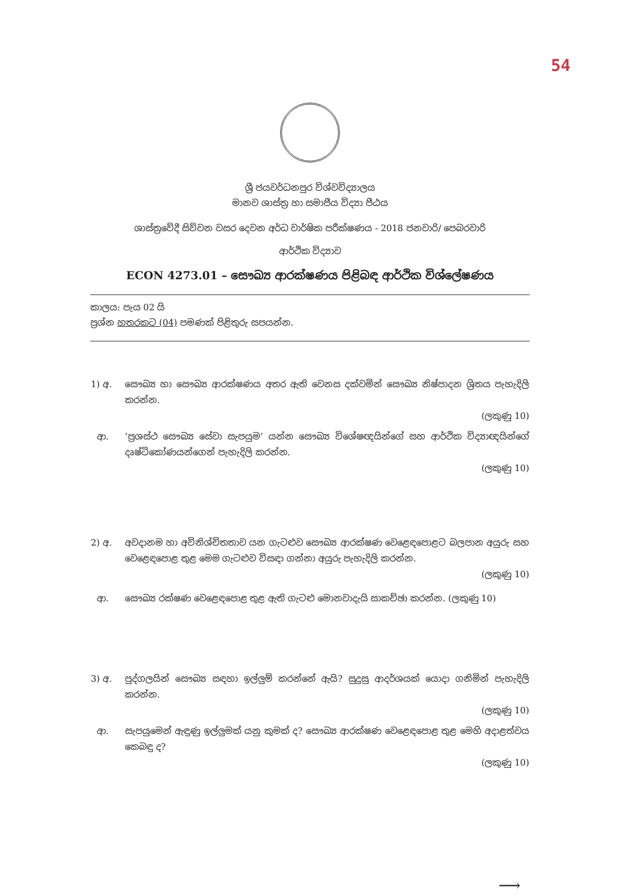54
ශ්‍රී ජයවර්ධනපුර විශ්වවිද්‍යාලය
මානව ශාස්ත්‍ර හා සමාජීය විද්‍යා පීඨය
ශාස්ත්‍රවේදී සිව්වන වසර දෙවන අර්ධ වාර්ෂික පරීක්ෂණය - 2018 ජනවාරි/ පෙබරවාරි
ආර්ථික විද්‍යාව
ECON 4273.01 – සෞඛ්‍ය ආරක්ෂණය පිළිබඳ ආර්ථික විශ්ලේෂණය
කාලය: පැය 02 යි
ප්‍රශ්න හතරකට (04) පමණක් පිළිතුරු සපයන්න.
1) අ. සෞඛ්‍ය හා සෞඛ්‍ය ආරක්ෂණය අතර ඇති වෙනස දක්වමින් සෞඛ්‍ය නිෂ්පාදන ශ්‍රිතය පැහැදිලි කරන්න.
(ලකුණු 10)
ආ. ‘ප්‍රශස්ථ සෞඛ්‍ය සේවා සැපයුම’ යන්න සෞඛ්‍ය විශේෂඥයින්ගේ සහ ආර්ථික විද්‍යාඥයින්ගේ දෘෂ්ටිකෝණයන්ගෙන් පැහැදිලි කරන්න.
(ලකුණු 10)
2) අ. අවදානම හා අවිනිශ්චිතතාව යන ගැටළුව සෞඛ්‍ය ආරක්ෂණ වෙළෙඳපොළට බලපාන අයුරු සහ වෙළෙඳපොළ තුළ මෙම ගැටළුව විසඳා ගන්නා අයුරු පැහැදිලි කරන්න.
(ලකුණු 10)
ආ. සෞඛ්‍ය රක්ෂණ වෙළෙඳපොළ තුළ ඇති ගැටළු මොනවාදැයි සාකච්ඡා කරන්න. (ලකුණු 10)
3) අ. පුද්ගලයින් සෞඛ්‍ය සඳහා ඉල්ලුම් කරන්නේ ඇයි? සුදුසු ආදර්ශයක් යොදා ගනිමින් පැහැදිලි කරන්න.
(ලකුණු 10)
ආ. සැපයුමෙන් ඇඳුණු ඉල්ලුමක් යනු කුමක් ද? සෞඛ්‍ය ආරක්ෂණ වෙළෙඳපොළ තුළ මෙහි අදාළත්වය කෙබඳු ද?
(ලකුණු 10)
⟶